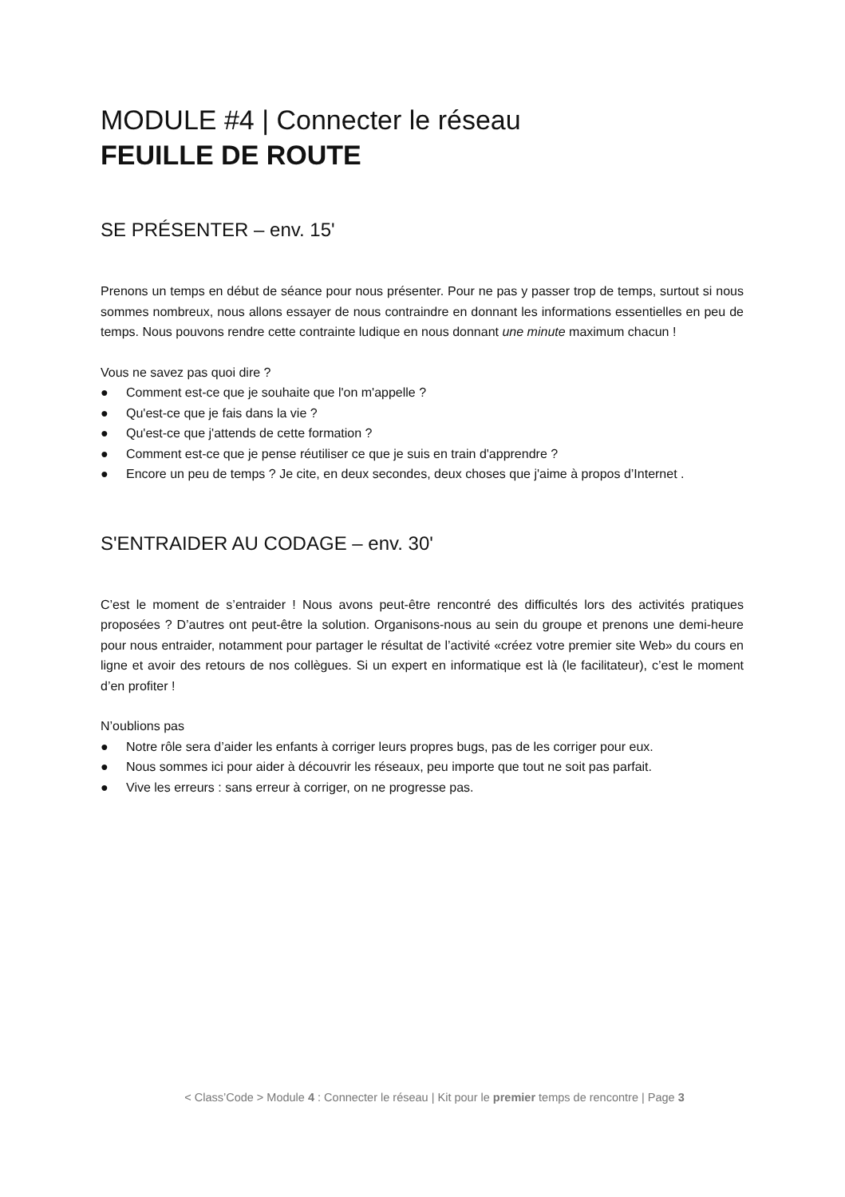MODULE #4 | Connecter le réseau
FEUILLE DE ROUTE
SE PRÉSENTER – env. 15'
Prenons un temps en début de séance pour nous présenter. Pour ne pas y passer trop de temps, surtout si nous sommes nombreux, nous allons essayer de nous contraindre en donnant les informations essentielles en peu de temps. Nous pouvons rendre cette contrainte ludique en nous donnant une minute maximum chacun !
Vous ne savez pas quoi dire ?
● Comment est-ce que je souhaite que l'on m'appelle ?
● Qu'est-ce que je fais dans la vie ?
● Qu'est-ce que j'attends de cette formation ?
● Comment est-ce que je pense réutiliser ce que je suis en train d'apprendre ?
● Encore un peu de temps ? Je cite, en deux secondes, deux choses que j'aime à propos d’Internet .
S'ENTRAIDER AU CODAGE – env. 30'
C’est le moment de s’entraider ! Nous avons peut-être rencontré des difficultés lors des activités pratiques proposées ? D’autres ont peut-être la solution. Organisons-nous au sein du groupe et prenons une demi-heure pour nous entraider, notamment pour partager le résultat de l’activité «créez votre premier site Web» du cours en ligne et avoir des retours de nos collègues. Si un expert en informatique est là (le facilitateur), c’est le moment d’en profiter !
N’oublions pas
● Notre rôle sera d’aider les enfants à corriger leurs propres bugs, pas de les corriger pour eux.
● Nous sommes ici pour aider à découvrir les réseaux, peu importe que tout ne soit pas parfait.
● Vive les erreurs : sans erreur à corriger, on ne progresse pas.
< Class’Code > Module 4 : Connecter le réseau | Kit pour le premier temps de rencontre | Page 3